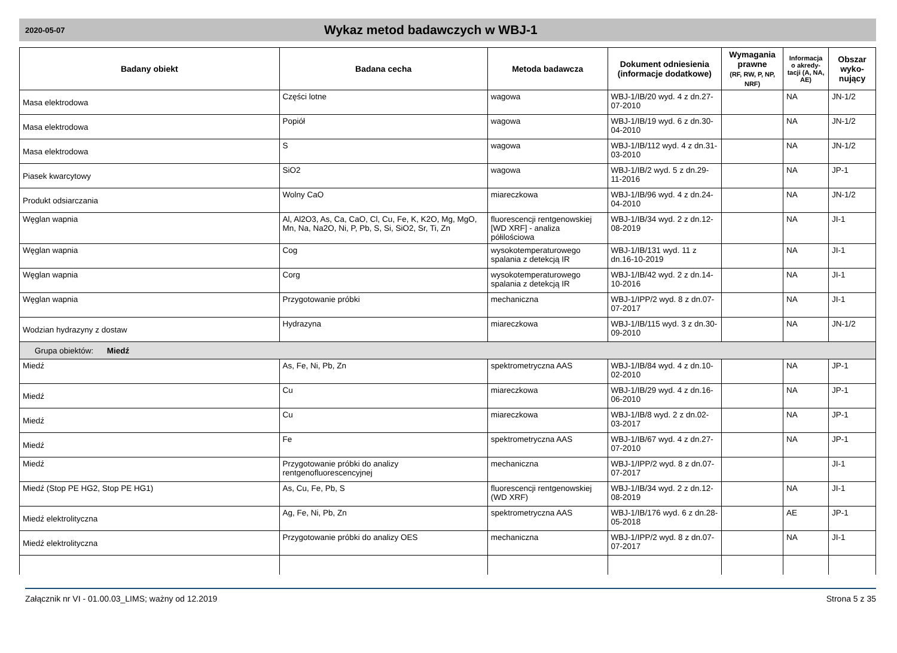2020-05-07
Wykaz metod badawczych w WBJ-1
| Badany obiekt | Badana cecha | Metoda badawcza | Dokument odniesienia (informacje dodatkowe) | Wymagania prawne (RF, RW, P, NP, NRF) | Informacja o akredy-tacji (A, NA, AE) | Obszar wyko-nujący |
| --- | --- | --- | --- | --- | --- | --- |
| Masa elektrodowa | Części lotne | wagowa | WBJ-1/IB/20 wyd. 4 z dn.27-07-2010 | | NA | JN-1/2 |
| Masa elektrodowa | Popiół | wagowa | WBJ-1/IB/19 wyd. 6 z dn.30-04-2010 | | NA | JN-1/2 |
| Masa elektrodowa | S | wagowa | WBJ-1/IB/112 wyd. 4 z dn.31-03-2010 | | NA | JN-1/2 |
| Piasek kwarcytowy | SiO2 | wagowa | WBJ-1/IB/2 wyd. 5 z dn.29-11-2016 | | NA | JP-1 |
| Produkt odsiarczania | Wolny CaO | miareczkowa | WBJ-1/IB/96 wyd. 4 z dn.24-04-2010 | | NA | JN-1/2 |
| Węglan wapnia | Al, Al2O3, As, Ca, CaO, Cl, Cu, Fe, K, K2O, Mg, MgO, Mn, Na, Na2O, Ni, P, Pb, S, Si, SiO2, Sr, Ti, Zn | fluorescencji rentgenowskiej [WD XRF] - analiza półilościowa | WBJ-1/IB/34 wyd. 2 z dn.12-08-2019 | | NA | JI-1 |
| Węglan wapnia | Cog | wysokotemperaturowego spalania z detekcją IR | WBJ-1/IB/131 wyd. 11 z dn.16-10-2019 | | NA | JI-1 |
| Węglan wapnia | Corg | wysokotemperaturowego spalania z detekcją IR | WBJ-1/IB/42 wyd. 2 z dn.14-10-2016 | | NA | JI-1 |
| Węglan wapnia | Przygotowanie próbki | mechaniczna | WBJ-1/IPP/2 wyd. 8 z dn.07-07-2017 | | NA | JI-1 |
| Wodzian hydrazyny z dostaw | Hydrazyna | miareczkowa | WBJ-1/IB/115 wyd. 3 z dn.30-09-2010 | | NA | JN-1/2 |
| Grupa obiektów: Miedź | | | | | | |
| Miedź | As, Fe, Ni, Pb, Zn | spektrometryczna AAS | WBJ-1/IB/84 wyd. 4 z dn.10-02-2010 | | NA | JP-1 |
| Miedź | Cu | miareczkowa | WBJ-1/IB/29 wyd. 4 z dn.16-06-2010 | | NA | JP-1 |
| Miedź | Cu | miareczkowa | WBJ-1/IB/8 wyd. 2 z dn.02-03-2017 | | NA | JP-1 |
| Miedź | Fe | spektrometryczna AAS | WBJ-1/IB/67 wyd. 4 z dn.27-07-2010 | | NA | JP-1 |
| Miedź | Przygotowanie próbki do analizy rentgenofluorescencyjnej | mechaniczna | WBJ-1/IPP/2 wyd. 8 z dn.07-07-2017 | | | JI-1 |
| Miedź (Stop PE HG2, Stop PE HG1) | As, Cu, Fe, Pb, S | fluorescencji rentgenowskiej (WD XRF) | WBJ-1/IB/34 wyd. 2 z dn.12-08-2019 | | NA | JI-1 |
| Miedź elektrolityczna | Ag, Fe, Ni, Pb, Zn | spektrometryczna AAS | WBJ-1/IB/176 wyd. 6 z dn.28-05-2018 | | AE | JP-1 |
| Miedź elektrolityczna | Przygotowanie próbki do analizy OES | mechaniczna | WBJ-1/IPP/2 wyd. 8 z dn.07-07-2017 | | NA | JI-1 |
Załącznik nr VI - 01.00.03_LIMS; ważny od 12.2019 Strona 5 z 35